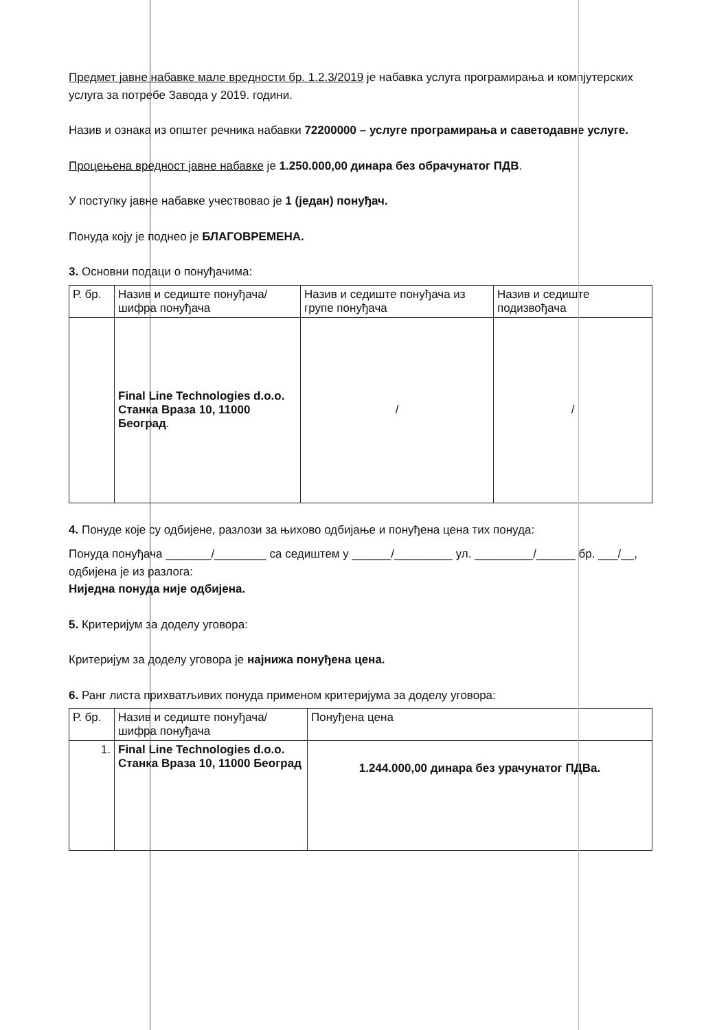Предмет јавне набавке мале вредности бр. 1.2.3/2019 је набавка услуга програмирања и компјутерских услуга за потребе Завода у 2019. години.
Назив и ознака из општег речника набавки 72200000 – услуге програмирања и саветодавне услуге.
Процењена вредност јавне набавке је 1.250.000,00 динара без обрачунатог ПДВ.
У поступку јавне набавке учествовао је 1 (један) понуђач.
Понуда коју је поднео је БЛАГОВРЕМЕНА.
3. Основни подаци о понуђачима:
| Р. бр. | Назив и седиште понуђача/ шифра понуђача | Назив и седиште понуђача из групе понуђача | Назив и седиште подизвођача |
| --- | --- | --- | --- |
| | Final Line Technologies d.o.o. Станка Враза 10, 11000 Београд . | / | / |
4. Понуде које су одбијене, разлози за њихово одбијање и понуђена цена тих понуда:
Понуда понуђача _______/________ са седиштем у ______/_________ ул. _________/______ бр. ___/__, одбијена је из разлога:
Ниједна понуда није одбијена.
5. Критеријум за доделу уговора:
Критеријум за доделу уговора је најнижа понуђена цена.
6. Ранг листа прихватљивих понуда применом критеријума за доделу уговора:
| Р. бр. | Назив и седиште понуђача/шифра понуђача | Понуђена цена |
| --- | --- | --- |
| 1. | Final Line Technologies d.o.o. Станка Враза 10, 11000 Београд | 1.244.000,00 динара без урачунатог ПДВа. |